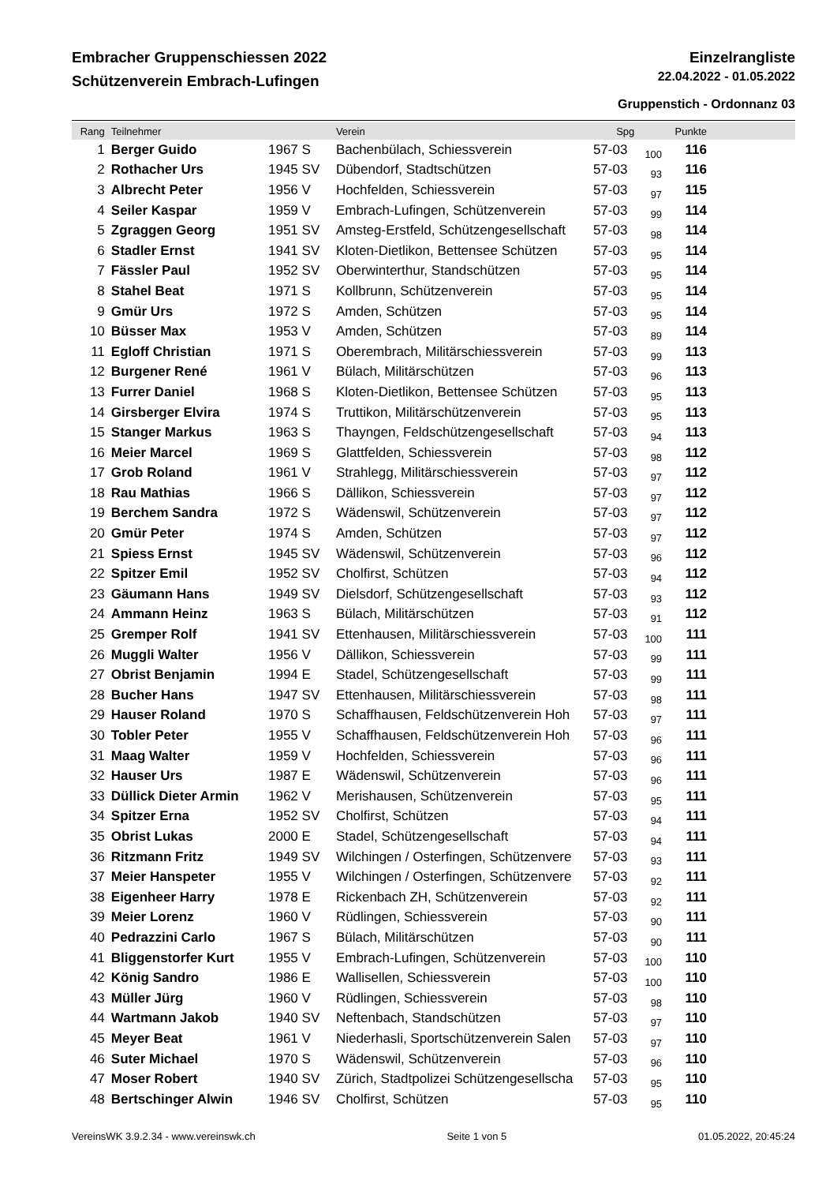Embracher Gruppenschiessen 2022 Einzelrangliste
Schützenverein Embrach-Lufingen 22.04.2022 - 01.05.2022
Gruppenstich - Ordonnanz 03
| Rang | Teilnehmer | | Verein | Spg | | Punkte | |
| --- | --- | --- | --- | --- | --- | --- | --- |
| 1 | Berger Guido | 1967 S | Bachenbülach, Schiessverein | 57-03 | 100 | 116 | |
| 2 | Rothacher Urs | 1945 SV | Dübendorf, Stadtschützen | 57-03 | 93 | 116 | |
| 3 | Albrecht Peter | 1956 V | Hochfelden, Schiessverein | 57-03 | 97 | 115 | |
| 4 | Seiler Kaspar | 1959 V | Embrach-Lufingen, Schützenverein | 57-03 | 99 | 114 | |
| 5 | Zgraggen Georg | 1951 SV | Amsteg-Erstfeld, Schützengesellschaft | 57-03 | 98 | 114 | |
| 6 | Stadler Ernst | 1941 SV | Kloten-Dietlikon, Bettensee Schützen | 57-03 | 95 | 114 | |
| 7 | Fässler Paul | 1952 SV | Oberwinterthur, Standschützen | 57-03 | 95 | 114 | |
| 8 | Stahel Beat | 1971 S | Kollbrunn, Schützenverein | 57-03 | 95 | 114 | |
| 9 | Gmür Urs | 1972 S | Amden, Schützen | 57-03 | 95 | 114 | |
| 10 | Büsser Max | 1953 V | Amden, Schützen | 57-03 | 89 | 114 | |
| 11 | Egloff Christian | 1971 S | Oberembrach, Militärschiessverein | 57-03 | 99 | 113 | |
| 12 | Burgener René | 1961 V | Bülach, Militärschützen | 57-03 | 96 | 113 | |
| 13 | Furrer Daniel | 1968 S | Kloten-Dietlikon, Bettensee Schützen | 57-03 | 95 | 113 | |
| 14 | Girsberger Elvira | 1974 S | Truttikon, Militärschützenverein | 57-03 | 95 | 113 | |
| 15 | Stanger Markus | 1963 S | Thayngen, Feldschützengesellschaft | 57-03 | 94 | 113 | |
| 16 | Meier Marcel | 1969 S | Glattfelden, Schiessverein | 57-03 | 98 | 112 | |
| 17 | Grob Roland | 1961 V | Strahlegg, Militärschiessverein | 57-03 | 97 | 112 | |
| 18 | Rau Mathias | 1966 S | Dällikon, Schiessverein | 57-03 | 97 | 112 | |
| 19 | Berchem Sandra | 1972 S | Wädenswil, Schützenverein | 57-03 | 97 | 112 | |
| 20 | Gmür Peter | 1974 S | Amden, Schützen | 57-03 | 97 | 112 | |
| 21 | Spiess Ernst | 1945 SV | Wädenswil, Schützenverein | 57-03 | 96 | 112 | |
| 22 | Spitzer Emil | 1952 SV | Cholfirst, Schützen | 57-03 | 94 | 112 | |
| 23 | Gäumann Hans | 1949 SV | Dielsdorf, Schützengesellschaft | 57-03 | 93 | 112 | |
| 24 | Ammann Heinz | 1963 S | Bülach, Militärschützen | 57-03 | 91 | 112 | |
| 25 | Gremper Rolf | 1941 SV | Ettenhausen, Militärschiessverein | 57-03 | 100 | 111 | |
| 26 | Muggli Walter | 1956 V | Dällikon, Schiessverein | 57-03 | 99 | 111 | |
| 27 | Obrist Benjamin | 1994 E | Stadel, Schützengesellschaft | 57-03 | 99 | 111 | |
| 28 | Bucher Hans | 1947 SV | Ettenhausen, Militärschiessverein | 57-03 | 98 | 111 | |
| 29 | Hauser Roland | 1970 S | Schaffhausen, Feldschützenverein Hoh | 57-03 | 97 | 111 | |
| 30 | Tobler Peter | 1955 V | Schaffhausen, Feldschützenverein Hoh | 57-03 | 96 | 111 | |
| 31 | Maag Walter | 1959 V | Hochfelden, Schiessverein | 57-03 | 96 | 111 | |
| 32 | Hauser Urs | 1987 E | Wädenswil, Schützenverein | 57-03 | 96 | 111 | |
| 33 | Düllick Dieter Armin | 1962 V | Merishausen, Schützenverein | 57-03 | 95 | 111 | |
| 34 | Spitzer Erna | 1952 SV | Cholfirst, Schützen | 57-03 | 94 | 111 | |
| 35 | Obrist Lukas | 2000 E | Stadel, Schützengesellschaft | 57-03 | 94 | 111 | |
| 36 | Ritzmann Fritz | 1949 SV | Wilchingen / Osterfingen, Schützenvere | 57-03 | 93 | 111 | |
| 37 | Meier Hanspeter | 1955 V | Wilchingen / Osterfingen, Schützenvere | 57-03 | 92 | 111 | |
| 38 | Eigenheer Harry | 1978 E | Rickenbach ZH, Schützenverein | 57-03 | 92 | 111 | |
| 39 | Meier Lorenz | 1960 V | Rüdlingen, Schiessverein | 57-03 | 90 | 111 | |
| 40 | Pedrazzini Carlo | 1967 S | Bülach, Militärschützen | 57-03 | 90 | 111 | |
| 41 | Bliggenstorfer Kurt | 1955 V | Embrach-Lufingen, Schützenverein | 57-03 | 100 | 110 | |
| 42 | König Sandro | 1986 E | Wallisellen, Schiessverein | 57-03 | 100 | 110 | |
| 43 | Müller Jürg | 1960 V | Rüdlingen, Schiessverein | 57-03 | 98 | 110 | |
| 44 | Wartmann Jakob | 1940 SV | Neftenbach, Standschützen | 57-03 | 97 | 110 | |
| 45 | Meyer Beat | 1961 V | Niederhasli, Sportschützenverein Salen | 57-03 | 97 | 110 | |
| 46 | Suter Michael | 1970 S | Wädenswil, Schützenverein | 57-03 | 96 | 110 | |
| 47 | Moser Robert | 1940 SV | Zürich, Stadtpolizei Schützengesellscha | 57-03 | 95 | 110 | |
| 48 | Bertschinger Alwin | 1946 SV | Cholfirst, Schützen | 57-03 | 95 | 110 | |
VereinsWK 3.9.2.34 - www.vereinswk.ch Seite 1 von 5 01.05.2022, 20:45:24